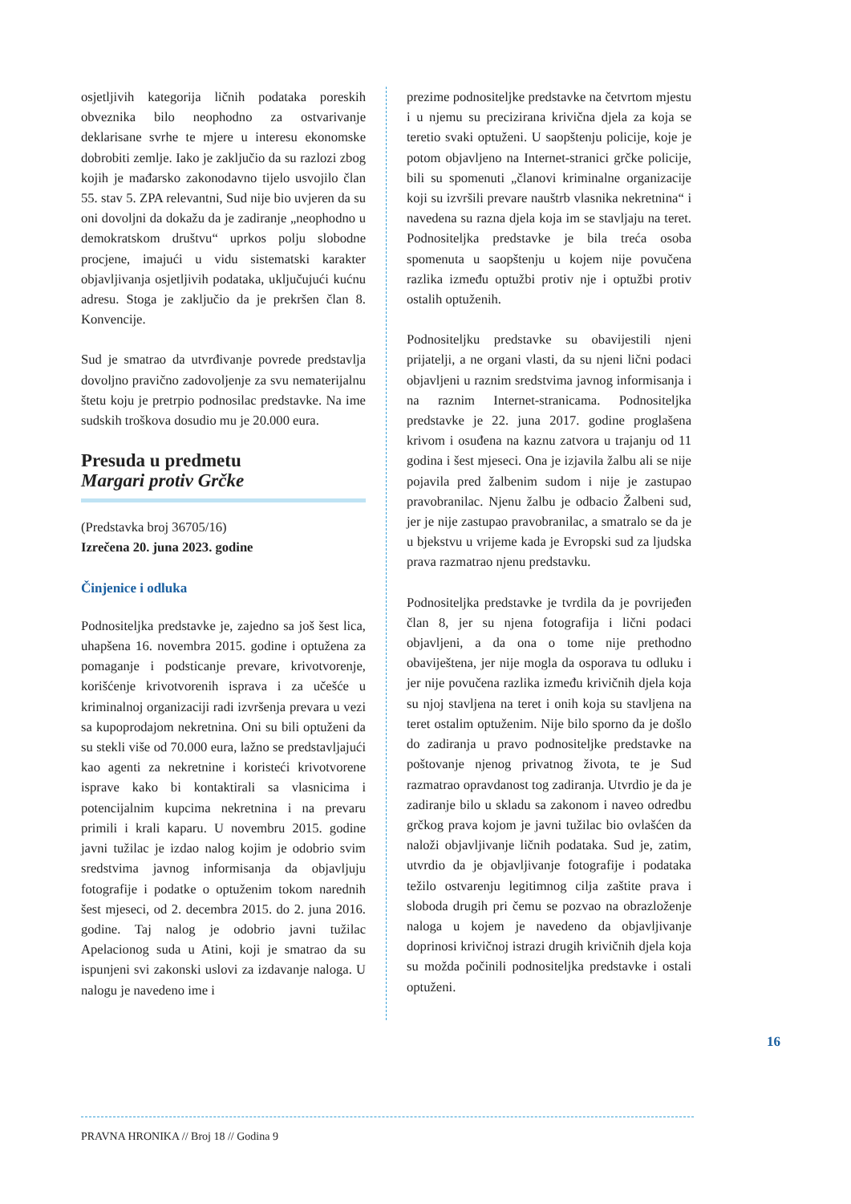osjetljivih kategorija ličnih podataka poreskih obveznika bilo neophodno za ostvarivanje deklarisane svrhe te mjere u interesu ekonomske dobrobiti zemlje. Iako je zaključio da su razlozi zbog kojih je mađarsko zakonodavno tijelo usvojilo član 55. stav 5. ZPA relevantni, Sud nije bio uvjeren da su oni dovoljni da dokažu da je zadiranje „neophodno u demokratskom društvu“ uprkos polju slobodne procjene, imajući u vidu sistematski karakter objavljivanja osjetljivih podataka, uključujući kućnu adresu. Stoga je zaključio da je prekršen član 8. Konvencije.
Sud je smatrao da utvrđivanje povrede predstavlja dovoljno pravično zadovoljenje za svu nematerijalnu štetu koju je pretrpio podnosilac predstavke. Na ime sudskih troškova dosudio mu je 20.000 eura.
Presuda u predmetu
Margari protiv Grčke
(Predstavka broj 36705/16)
Izrečena 20. juna 2023. godine
Činjenice i odluka
Podnositeljka predstavke je, zajedno sa još šest lica, uhapšena 16. novembra 2015. godine i optužena za pomaganje i podsticanje prevare, krivotvorenje, korišćenje krivotvorenih isprava i za učešće u kriminalnoj organizaciji radi izvršenja prevara u vezi sa kupoprodajom nekretnina. Oni su bili optuženi da su stekli više od 70.000 eura, lažno se predstavljajući kao agenti za nekretnine i koristeći krivotvorene isprave kako bi kontaktirali sa vlasnicima i potencijalnim kupcima nekretnina i na prevaru primili i krali kaparu. U novembru 2015. godine javni tužilac je izdao nalog kojim je odobrio svim sredstvima javnog informisanja da objavljuju fotografije i podatke o optuženim tokom narednih šest mjeseci, od 2. decembra 2015. do 2. juna 2016. godine. Taj nalog je odobrio javni tužilac Apelacionog suda u Atini, koji je smatrao da su ispunjeni svi zakonski uslovi za izdavanje naloga. U nalogu je navedeno ime i
prezime podnositeljke predstavke na četvrtom mjestu i u njemu su precizirana krivična djela za koja se teretio svaki optuženi. U saopštenju policije, koje je potom objavljeno na Internet-stranici grčke policije, bili su spomenuti „članovi kriminalne organizacije koji su izvršili prevare nauštrb vlasnika nekretnina“ i navedena su razna djela koja im se stavljaju na teret. Podnositeljka predstavke je bila treća osoba spomenuta u saopštenju u kojem nije povučena razlika između optužbi protiv nje i optužbi protiv ostalih optuženih.
Podnositeljku predstavke su obavijestili njeni prijatelji, a ne organi vlasti, da su njeni lični podaci objavljeni u raznim sredstvima javnog informisanja i na raznim Internet-stranicama. Podnositeljka predstavke je 22. juna 2017. godine proglašena krivom i osuđena na kaznu zatvora u trajanju od 11 godina i šest mjeseci. Ona je izjavila žalbu ali se nije pojavila pred žalbenim sudom i nije je zastupao pravobranilac. Njenu žalbu je odbacio Žalbeni sud, jer je nije zastupao pravobranilac, a smatralo se da je u bjekstvu u vrijeme kada je Evropski sud za ljudska prava razmatrao njenu predstavku.
Podnositeljka predstavke je tvrdila da je povrijeđen član 8, jer su njena fotografija i lični podaci objavljeni, a da ona o tome nije prethodno obaviještena, jer nije mogla da osporava tu odluku i jer nije povučena razlika između krivičnih djela koja su njoj stavljena na teret i onih koja su stavljena na teret ostalim optuženim. Nije bilo sporno da je došlo do zadiranja u pravo podnositeljke predstavke na poštovanje njenog privatnog života, te je Sud razmatrao opravdanost tog zadiranja. Utvrdio je da je zadiranje bilo u skladu sa zakonom i naveo odredbu grčkog prava kojom je javni tužilac bio ovlašćen da naloži objavljivanje ličnih podataka. Sud je, zatim, utvrdio da je objavljivanje fotografije i podataka težilo ostvarenju legitimnog cilja zaštite prava i sloboda drugih pri čemu se pozvao na obrazloženje naloga u kojem je navedeno da objavljivanje doprinosi krivičnoj istrazi drugih krivičnih djela koja su možda počinili podnositeljka predstavke i ostali optuženi.
16
PRAVNA HRONIKA // Broj 18 // Godina 9